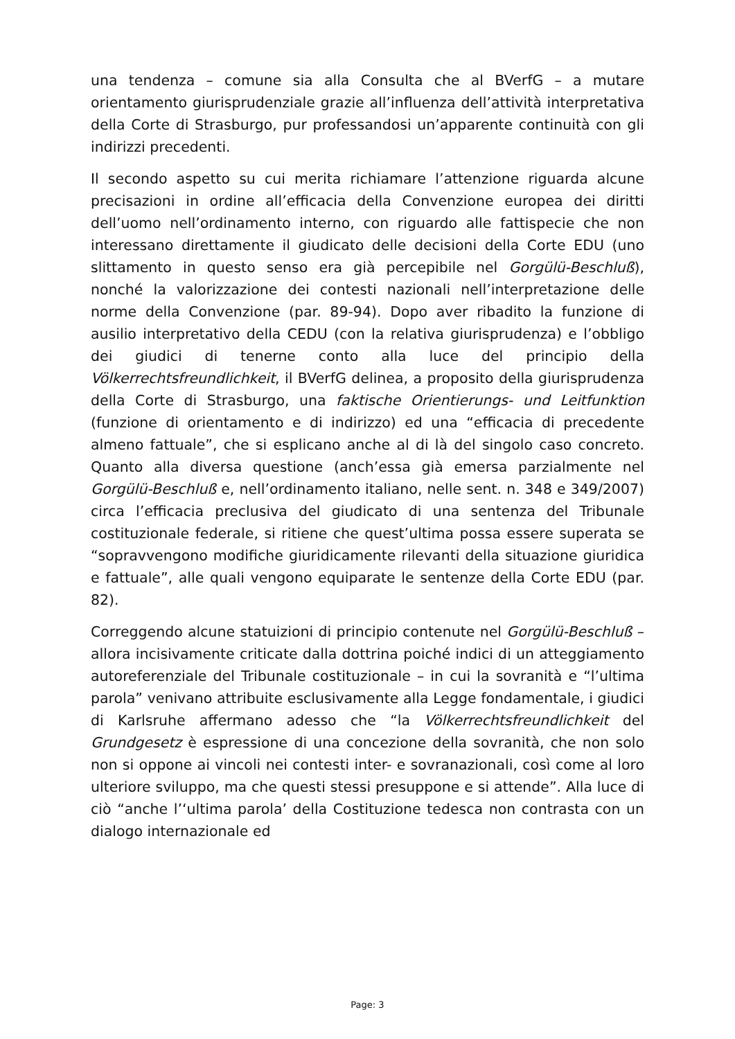una tendenza – comune sia alla Consulta che al BVerfG – a mutare orientamento giurisprudenziale grazie all’influenza dell’attività interpretativa della Corte di Strasburgo, pur professandosi un’apparente continuità con gli indirizzi precedenti.
Il secondo aspetto su cui merita richiamare l’attenzione riguarda alcune precisazioni in ordine all’efficacia della Convenzione europea dei diritti dell’uomo nell’ordinamento interno, con riguardo alle fattispecie che non interessano direttamente il giudicato delle decisioni della Corte EDU (uno slittamento in questo senso era già percepibile nel Gorgülü-Beschluß), nonché la valorizzazione dei contesti nazionali nell’interpretazione delle norme della Convenzione (par. 89-94). Dopo aver ribadito la funzione di ausilio interpretativo della CEDU (con la relativa giurisprudenza) e l’obbligo dei giudici di tenerne conto alla luce del principio della Völkerrechtsfreundlichkeit, il BVerfG delinea, a proposito della giurisprudenza della Corte di Strasburgo, una faktische Orientierungs- und Leitfunktion (funzione di orientamento e di indirizzo) ed una “efficacia di precedente almeno fattuale”, che si esplicano anche al di là del singolo caso concreto. Quanto alla diversa questione (anch’essa già emersa parzialmente nel Gorgülü-Beschluß e, nell’ordinamento italiano, nelle sent. n. 348 e 349/2007) circa l’efficacia preclusiva del giudicato di una sentenza del Tribunale costituzionale federale, si ritiene che quest’ultima possa essere superata se “sopravvengono modifiche giuridicamente rilevanti della situazione giuridica e fattuale”, alle quali vengono equiparate le sentenze della Corte EDU (par. 82).
Correggendo alcune statuizioni di principio contenute nel Gorgülü-Beschluß – allora incisivamente criticate dalla dottrina poiché indici di un atteggiamento autoreferenziale del Tribunale costituzionale – in cui la sovranità e “l’ultima parola” venivano attribuite esclusivamente alla Legge fondamentale, i giudici di Karlsruhe affermano adesso che “la Völkerrechtsfreundlichkeit del Grundgesetz è espressione di una concezione della sovranità, che non solo non si oppone ai vincoli nei contesti inter- e sovranazionali, così come al loro ulteriore sviluppo, ma che questi stessi presuppone e si attende”. Alla luce di ciò “anche l’‘ultima parola’ della Costituzione tedesca non contrasta con un dialogo internazionale ed
Page: 3